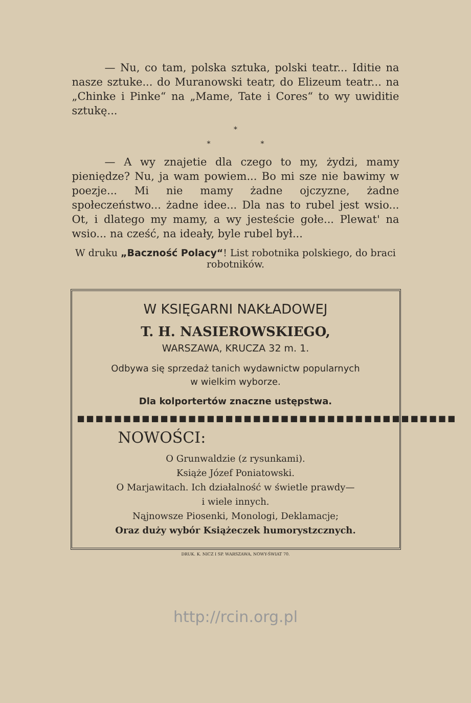— Nu, co tam, polska sztuka, polski teatr... Iditie na nasze sztuke... do Muranowski teatr, do Elizeum teatr... na „Chinke i Pinke“ na „Mame, Tate i Cores“ to wy uwiditie sztukę...
*
* *
— A wy znajetie dla czego to my, żydzi, mamy pieniędze? Nu, ja wam powiem... Bo mi sze nie bawimy w poezje... Mi nie mamy żadne ojczyzne, żadne społeczeństwo... żadne ideе... Dla nas to rubel jest wsio... Ot, i dlatego my mamy, a wy jesteście gołe... Plewat' na wsio... na cześć, na ideały, byle rubel był...
W druku „Baczność Polacy“! List robotnika polskiego, do braci robotników.
W KSIĘGARNI NAKŁADOWEJ
T. H. NASIEROWSKIEGO,
WARSZAWA, KRUCZA 32 m. 1.
Odbywa się sprzedaż tanich wydawnictw popularnych
w wielkim wyborze.
Dla kolportertów znaczne ustępstwa.
■■■■■■■■■■■■■■■■■■■■■■■■■■■■■■■■■■■■■■■■■
NOWOŚCI:
O Grunwaldzie (z rysunkami).
Książe Józef Poniatowski.
O Marjawitach. Ich działalność w świetle prawdy—
i wiele innych.
Nąjnowsze Piosenki, Monologi, Deklamacje;
Oraz duży wybór Książeczek humorystzcznych.
DRUK. K. NICZ I SP. WARSZAWA, NOWY-ŚWIAT 70.
http://rcin.org.pl